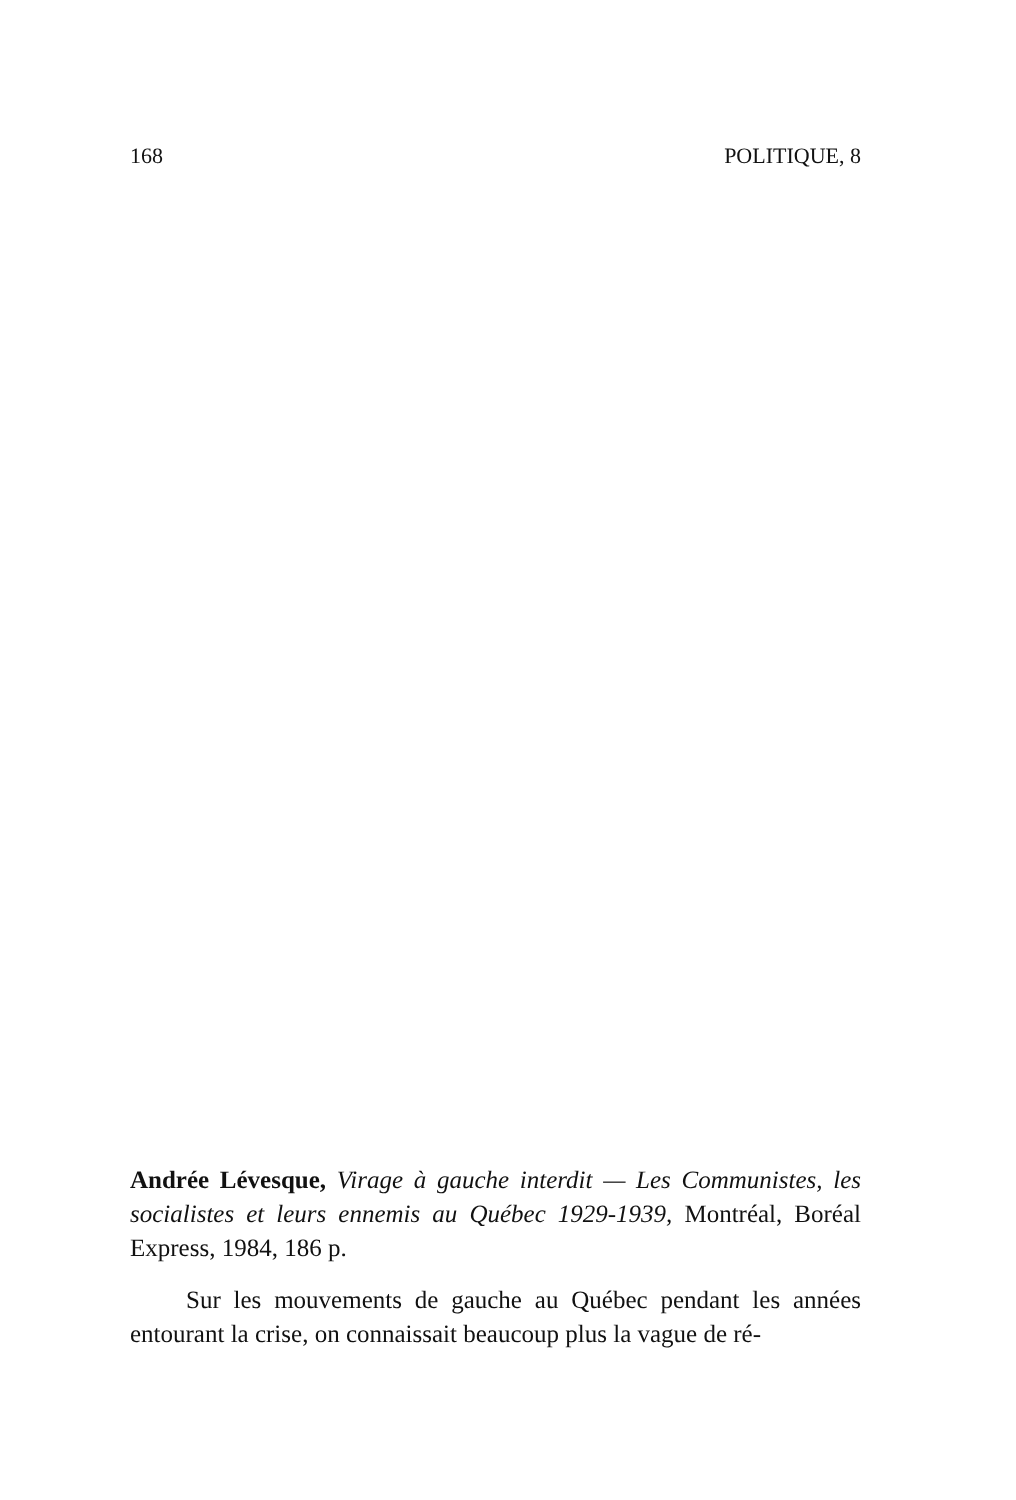168 POLITIQUE, 8
Andrée Lévesque, Virage à gauche interdit — Les Communistes, les socialistes et leurs ennemis au Québec 1929-1939, Montréal, Boréal Express, 1984, 186 p.
Sur les mouvements de gauche au Québec pendant les années entourant la crise, on connaissait beaucoup plus la vague de ré-